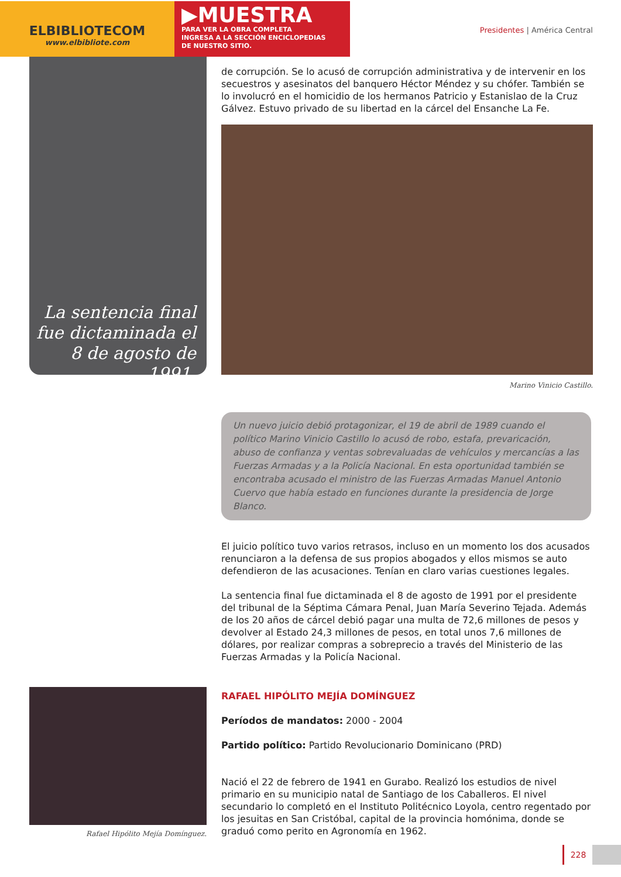ELBIBLIOTECOM
www.elbibliote.com
▶MUESTRA
PARA VER LA OBRA COMPLETA
INGRESA A LA SECCIÓN ENCICLOPEDIAS
DE NUESTRO SITIO.
Presidentes | América Central
La sentencia final fue dictaminada el 8 de agosto de 1991.
de corrupción. Se lo acusó de corrupción administrativa y de intervenir en los secuestros y asesinatos del banquero Héctor Méndez y su chófer. También se lo involucró en el homicidio de los hermanos Patricio y Estanislao de la Cruz Gálvez. Estuvo privado de su libertad en la cárcel del Ensanche La Fe.
Marino Vinicio Castillo.
Un nuevo juicio debió protagonizar, el 19 de abril de 1989 cuando el político Marino Vinicio Castillo lo acusó de robo, estafa, prevaricación, abuso de confianza y ventas sobrevaluadas de vehículos y mercancías a las Fuerzas Armadas y a la Policía Nacional. En esta oportunidad también se encontraba acusado el ministro de las Fuerzas Armadas Manuel Antonio Cuervo que había estado en funciones durante la presidencia de Jorge Blanco.
El juicio político tuvo varios retrasos, incluso en un momento los dos acusados renunciaron a la defensa de sus propios abogados y ellos mismos se auto defendieron de las acusaciones. Tenían en claro varias cuestiones legales.
La sentencia final fue dictaminada el 8 de agosto de 1991 por el presidente del tribunal de la Séptima Cámara Penal, Juan María Severino Tejada. Además de los 20 años de cárcel debió pagar una multa de 72,6 millones de pesos y devolver al Estado 24,3 millones de pesos, en total unos 7,6 millones de dólares, por realizar compras a sobreprecio a través del Ministerio de las Fuerzas Armadas y la Policía Nacional.
Rafael Hipólito Mejía Domínguez.
RAFAEL HIPÓLITO MEJÍA DOMÍNGUEZ
Períodos de mandatos: 2000 - 2004
Partido político: Partido Revolucionario Dominicano (PRD)
Nació el 22 de febrero de 1941 en Gurabo. Realizó los estudios de nivel primario en su municipio natal de Santiago de los Caballeros. El nivel secundario lo completó en el Instituto Politécnico Loyola, centro regentado por los jesuitas en San Cristóbal, capital de la provincia homónima, donde se graduó como perito en Agronomía en 1962.
228